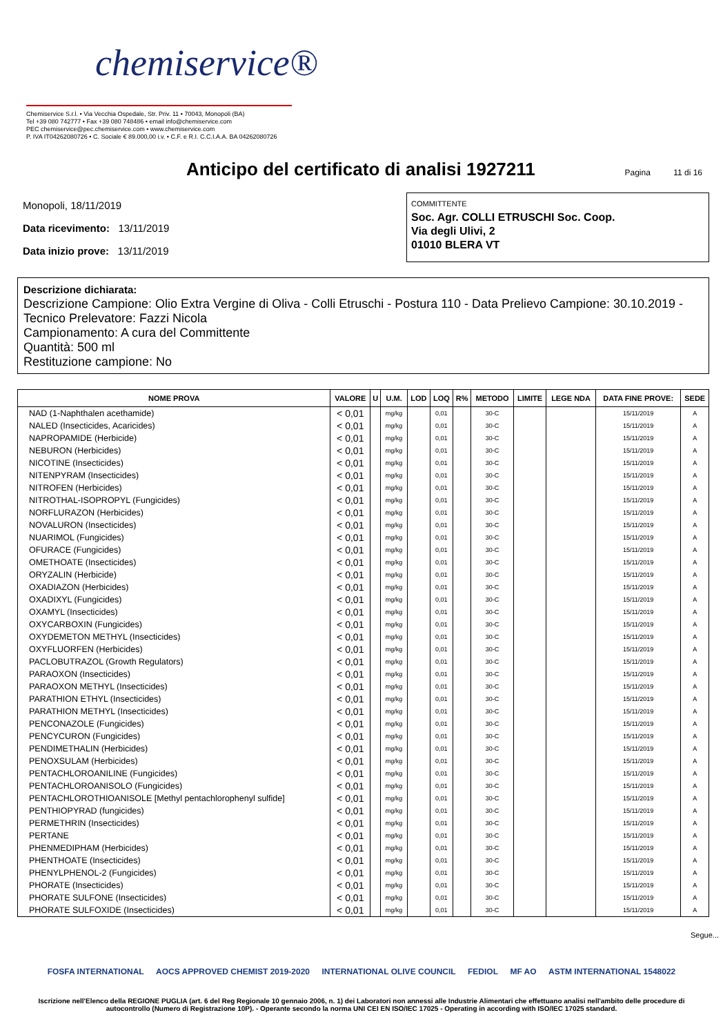chemiservice®
Chemiservice S.r.l. • Via Vecchia Ospedale, Str. Priv. 11 • 70043, Monopoli (BA)
Tel +39 080 742777 • Fax +39 080 748486 • email info@chemiservice.com
PEC chemiservice@pec.chemiservice.com • www.chemiservice.com
P. IVA IT04262080726 • C. Sociale € 89.000,00 i.v. • C.F. e R.I. C.C.I.A.A. BA 04262080726
Anticipo del certificato di analisi 1927211
Pagina 11 di 16
Monopoli, 18/11/2019
Data ricevimento: 13/11/2019
Data inizio prove: 13/11/2019
COMMITTENTE
Soc. Agr. COLLI ETRUSCHI Soc. Coop.
Via degli Ulivi, 2
01010 BLERA VT
Descrizione dichiarata:
Descrizione Campione: Olio Extra Vergine di Oliva - Colli Etruschi - Postura 110 - Data Prelievo Campione: 30.10.2019 - Tecnico Prelevatore: Fazzi Nicola
Campionamento: A cura del Committente
Quantità: 500 ml
Restituzione campione: No
| NOME PROVA | VALORE | U | U.M. | LOD | LOQ | R% | METODO | LIMITE | LEGE NDA | DATA FINE PROVE: | SEDE |
| --- | --- | --- | --- | --- | --- | --- | --- | --- | --- | --- | --- |
| NAD (1-Naphthalen acethamide) | < 0,01 | | mg/kg | | 0,01 | | 30-C | | | 15/11/2019 | A |
| NALED (Insecticides, Acaricides) | < 0,01 | | mg/kg | | 0,01 | | 30-C | | | 15/11/2019 | A |
| NAPROPAMIDE (Herbicide) | < 0,01 | | mg/kg | | 0,01 | | 30-C | | | 15/11/2019 | A |
| NEBURON (Herbicides) | < 0,01 | | mg/kg | | 0,01 | | 30-C | | | 15/11/2019 | A |
| NICOTINE (Insecticides) | < 0,01 | | mg/kg | | 0,01 | | 30-C | | | 15/11/2019 | A |
| NITENPYRAM (Insecticides) | < 0,01 | | mg/kg | | 0,01 | | 30-C | | | 15/11/2019 | A |
| NITROFEN (Herbicides) | < 0,01 | | mg/kg | | 0,01 | | 30-C | | | 15/11/2019 | A |
| NITROTHAL-ISOPROPYL (Fungicides) | < 0,01 | | mg/kg | | 0,01 | | 30-C | | | 15/11/2019 | A |
| NORFLURAZON (Herbicides) | < 0,01 | | mg/kg | | 0,01 | | 30-C | | | 15/11/2019 | A |
| NOVALURON (Insecticides) | < 0,01 | | mg/kg | | 0,01 | | 30-C | | | 15/11/2019 | A |
| NUARIMOL (Fungicides) | < 0,01 | | mg/kg | | 0,01 | | 30-C | | | 15/11/2019 | A |
| OFURACE (Fungicides) | < 0,01 | | mg/kg | | 0,01 | | 30-C | | | 15/11/2019 | A |
| OMETHOATE (Insecticides) | < 0,01 | | mg/kg | | 0,01 | | 30-C | | | 15/11/2019 | A |
| ORYZALIN (Herbicide) | < 0,01 | | mg/kg | | 0,01 | | 30-C | | | 15/11/2019 | A |
| OXADIAZON (Herbicides) | < 0,01 | | mg/kg | | 0,01 | | 30-C | | | 15/11/2019 | A |
| OXADIXYL (Fungicides) | < 0,01 | | mg/kg | | 0,01 | | 30-C | | | 15/11/2019 | A |
| OXAMYL (Insecticides) | < 0,01 | | mg/kg | | 0,01 | | 30-C | | | 15/11/2019 | A |
| OXYCARBOXIN (Fungicides) | < 0,01 | | mg/kg | | 0,01 | | 30-C | | | 15/11/2019 | A |
| OXYDEMETON METHYL (Insecticides) | < 0,01 | | mg/kg | | 0,01 | | 30-C | | | 15/11/2019 | A |
| OXYFLUORFEN (Herbicides) | < 0,01 | | mg/kg | | 0,01 | | 30-C | | | 15/11/2019 | A |
| PACLOBUTRAZOL (Growth Regulators) | < 0,01 | | mg/kg | | 0,01 | | 30-C | | | 15/11/2019 | A |
| PARAOXON (Insecticides) | < 0,01 | | mg/kg | | 0,01 | | 30-C | | | 15/11/2019 | A |
| PARAOXON METHYL (Insecticides) | < 0,01 | | mg/kg | | 0,01 | | 30-C | | | 15/11/2019 | A |
| PARATHION ETHYL (Insecticides) | < 0,01 | | mg/kg | | 0,01 | | 30-C | | | 15/11/2019 | A |
| PARATHION METHYL (Insecticides) | < 0,01 | | mg/kg | | 0,01 | | 30-C | | | 15/11/2019 | A |
| PENCONAZOLE (Fungicides) | < 0,01 | | mg/kg | | 0,01 | | 30-C | | | 15/11/2019 | A |
| PENCYCURON (Fungicides) | < 0,01 | | mg/kg | | 0,01 | | 30-C | | | 15/11/2019 | A |
| PENDIMETHALIN (Herbicides) | < 0,01 | | mg/kg | | 0,01 | | 30-C | | | 15/11/2019 | A |
| PENOXSULAM (Herbicides) | < 0,01 | | mg/kg | | 0,01 | | 30-C | | | 15/11/2019 | A |
| PENTACHLOROANILINE (Fungicides) | < 0,01 | | mg/kg | | 0,01 | | 30-C | | | 15/11/2019 | A |
| PENTACHLOROANISOLO (Fungicides) | < 0,01 | | mg/kg | | 0,01 | | 30-C | | | 15/11/2019 | A |
| PENTACHLOROTHIOANISOLE [Methyl pentachlorophenyl sulfide] | < 0,01 | | mg/kg | | 0,01 | | 30-C | | | 15/11/2019 | A |
| PENTHIOPYRAD (fungicides) | < 0,01 | | mg/kg | | 0,01 | | 30-C | | | 15/11/2019 | A |
| PERMETHRIN (Insecticides) | < 0,01 | | mg/kg | | 0,01 | | 30-C | | | 15/11/2019 | A |
| PERTANE | < 0,01 | | mg/kg | | 0,01 | | 30-C | | | 15/11/2019 | A |
| PHENMEDIPHAM (Herbicides) | < 0,01 | | mg/kg | | 0,01 | | 30-C | | | 15/11/2019 | A |
| PHENTHOATE (Insecticides) | < 0,01 | | mg/kg | | 0,01 | | 30-C | | | 15/11/2019 | A |
| PHENYLPHENOL-2 (Fungicides) | < 0,01 | | mg/kg | | 0,01 | | 30-C | | | 15/11/2019 | A |
| PHORATE (Insecticides) | < 0,01 | | mg/kg | | 0,01 | | 30-C | | | 15/11/2019 | A |
| PHORATE SULFONE (Insecticides) | < 0,01 | | mg/kg | | 0,01 | | 30-C | | | 15/11/2019 | A |
| PHORATE SULFOXIDE (Insecticides) | < 0,01 | | mg/kg | | 0,01 | | 30-C | | | 15/11/2019 | A |
Segue...
FOSFA INTERNATIONAL AOCS APPROVED CHEMIST 2019-2020 INTERNATIONAL OLIVE COUNCIL FEDIOL MF AO ASTM INTERNATIONAL 1548022
Iscrizione nell'Elenco della REGIONE PUGLIA (art. 6 del Reg Regionale 10 gennaio 2006, n. 1) dei Laboratori non annessi alle Industrie Alimentari che effettuano analisi nell'ambito delle procedure di autocontrollo (Numero di Registrazione 10P). - Operante secondo la norma UNI CEI EN ISO/IEC 17025 - Operating in according with ISO/IEC 17025 standard.